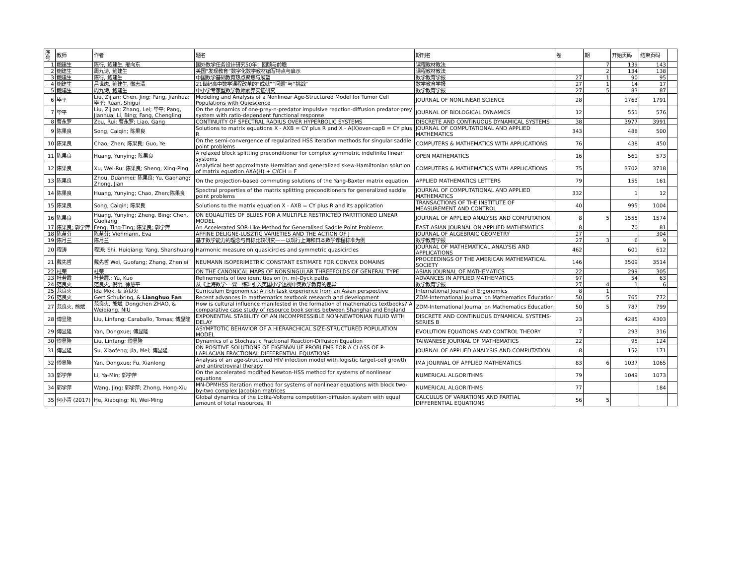| 序号 | 教师 | 作者 | 题名 | 期刊名 | 卷 | 期 | 开始页码 | 结束页码 | |
| --- | --- | --- | --- | --- | --- | --- | --- | --- | --- |
| 1 | 鲍建生 | 陈行, 鲍建生, 邢向东 | 国外数学任务设计研究50年：回顾与前瞻 | 课程教材教法 | | 7 | 139 | 143 | |
| 2 | 鲍建生 | 周九诗, 鲍建生 | 美国“发现教育”数字化数学教材编写特点与启示 | 课程教材教法 | | 2 | 134 | 138 | |
| 3 | 鲍建生 | 陈行, 鲍建生 | 中国数学基础教育热点聚焦与展望 | 数学教育学报 | 27 | 1 | 90 | 95 | |
| 4 | 鲍建生 | 吕世虎, 鲍建生, 徽志清 | 21世纪高中数学课程改革的“成就”“问题”与“挑战” | 数学教育学报 | 27 | 1 | 14 | 17 | |
| 5 | 鲍建生 | 周九诗, 鲍建生 | 中小学专家型数学教师素养实证研究 | 数学教育学报 | 27 | 5 | 83 | 87 | |
| 6 | 毕平 | Liu, Zijian; Chen, Jing; Pang, Jianhua; 毕平; Ruan, Shigui | Modeling and Analysis of a Nonlinear Age-Structured Model for Tumor Cell Populations with Quiescence | JOURNAL OF NONLINEAR SCIENCE | 28 | | 1763 | 1791 | |
| 7 | 毕平 | Liu, Zijian; Zhang, Lei; 毕平; Pang, Jianhua; Li, Bing; Fang, Chengling | On the dynamics of one-prey-n-predator impulsive reaction-diffusion predator-prey system with ratio-dependent functional response | JOURNAL OF BIOLOGICAL DYNAMICS | 12 | | 551 | 576 | |
| 8 | 曹永罗 | Zou, Rui; 曹永罗; Liao, Gang | CONTINUITY OF SPECTRAL RADIUS OVER HYPERBOLIC SYSTEMS | DISCRETE AND CONTINUOUS DYNAMICAL SYSTEMS | 38 | | 3977 | 3991 | |
| 9 | 陈果良 | Song, Caiqin; 陈果良 | Solutions to matrix equations X - AXB = CY plus R and X - A(X)over-capB = CY plus R | JOURNAL OF COMPUTATIONAL AND APPLIED MATHEMATICS | 343 | | 488 | 500 | |
| 10 | 陈果良 | Chao, Zhen; 陈果良; Guo, Ye | On the semi-convergence of regularized HSS iteration methods for singular saddle point problems | COMPUTERS & MATHEMATICS WITH APPLICATIONS | 76 | | 438 | 450 | |
| 11 | 陈果良 | Huang, Yunying; 陈果良 | A relaxed block splitting preconditioner for complex symmetric indefinite linear systems | OPEN MATHEMATICS | 16 | | 561 | 573 | |
| 12 | 陈果良 | Xu, Wei-Ru; 陈果良; Sheng, Xing-Ping | Analytical best approximate Hermitian and generalized skew-Hamiltonian solution of matrix equation AXA(H) + CYCH = F | COMPUTERS & MATHEMATICS WITH APPLICATIONS | 75 | | 3702 | 3718 | |
| 13 | 陈果良 | Zhou, Duanmei; 陈果良; Yu, Gaohang; Zhong, Jian | On the projection-based commuting solutions of the Yang-Baxter matrix equation | APPLIED MATHEMATICS LETTERS | 79 | | 155 | 161 | |
| 14 | 陈果良 | Huang, Yunying; Chao, Zhen;陈果良 | Spectral properties of the matrix splitting preconditioners for generalized saddle point problems | JOURNAL OF COMPUTATIONAL AND APPLIED MATHEMATICS | 332 | | 1 | 12 | |
| 15 | 陈果良 | Song, Caiqin; 陈果良 | Solutions to the matrix equation X - AXB = CY plus R and its application | TRANSACTIONS OF THE INSTITUTE OF MEASUREMENT AND CONTROL | 40 | | 995 | 1004 | |
| 16 | 陈果良 | Huang, Yunying; Zheng, Bing; Chen, Guoliang | ON EQUALITIES OF BLUES FOR A MULTIPLE RESTRICTED PARTITIONED LINEAR MODEL | JOURNAL OF APPLIED ANALYSIS AND COMPUTATION | 8 | 5 | 1555 | 1574 | |
| 17 | 陈果良; 郭学萍 | Feng, Ting-Ting; 陈果良; 郭学萍 | An Accelerated SOR-Like Method for Generalised Saddle Point Problems | EAST ASIAN JOURNAL ON APPLIED MATHEMATICS | 8 | | 70 | 81 | |
| 18 | 陈苗芬 | 陈苗芬; Viehmann, Eva | AFFINE DELIGNE-LUSZTIG VARIETIES AND THE ACTION OF J | JOURNAL OF ALGEBRAIC GEOMETRY | 27 | | | 304 | |
| 19 | 陈月兰 | 陈月兰 | 基于数学能力的理念与目标比较研究——以现行上海和日本数学课程标准为例 | 数学教育学报 | 27 | 3 | 6 | 9 | |
| 20 | 程涛 | 程涛; Shi, Huiqiang; Yang, Shanshuang | Harmonic measure on quasicircles and symmetric quasicircles | JOURNAL OF MATHEMATICAL ANALYSIS AND APPLICATIONS | 462 | | 601 | 612 | |
| 21 | 戴先哲 | 戴先哲 Wei, Guofang; Zhang, Zhenlei | NEUMANN ISOPERIMETRIC CONSTANT ESTIMATE FOR CONVEX DOMAINS | PROCEEDINGS OF THE AMERICAN MATHEMATICAL SOCIETY | 146 | | 3509 | 3514 | |
| 22 | 杜荣 | 杜荣 | ON THE CANONICAL MAPS OF NONSINGULAR THREEFOLDS OF GENERAL TYPE | ASIAN JOURNAL OF MATHEMATICS | 22 | | 299 | 305 | |
| 23 | 杜若霞 | 杜若霞.; Yu, Kuo | Refinements of two identities on (n, m)-Dyck paths | ADVANCES IN APPLIED MATHEMATICS | 97 | | 54 | 63 | |
| 24 | 范良火 | 范良火, 倪明, 徐慧平 | 从《上海数学·一课一练》引入英国小学透视中英数学教育的差异 | 数学教育学报 | 27 | 4 | 1 | 6 | |
| 25 | 范良火 | Ida Mok, & 范良火 | Curriculum Ergonomics: A rich task experience from an Asian perspective | International Journal of Ergonomics | 8 | 1 | | | |
| 26 | 范良火 | Gert Schubring, & Lianghuo Fan | Recent advances in mathematics textbook research and development | ZDM-International Journal on Mathematics Education | 50 | 5 | 765 | 772 | |
| 27 | 范良火, 熊斌 | 范良火, 熊斌, Dongchen ZHAO, & Weiqiang, NIU | How is cultural influence manifested in the formation of mathematics textbooks? A comparative case study of resource book series between Shanghai and England | ZDM-International Journal on Mathematics Education | 50 | 5 | 787 | 799 | |
| 28 | 傅显隆 | Liu, Linfang; Caraballo, Tomas; 傅显隆 | EXPONENTIAL STABILITY OF AN INCOMPRESSIBLE NON-NEWTONIAN FLUID WITH DELAY | DISCRETE AND CONTINUOUS DYNAMICAL SYSTEMS-SERIES B | 23 | | 4285 | 4303 | |
| 29 | 傅显隆 | Yan, Dongxue; 傅显隆 | ASYMPTOTIC BEHAVIOR OF A HIERARCHICAL SIZE-STRUCTURED POPULATION MODEL | EVOLUTION EQUATIONS AND CONTROL THEORY | 7 | | 293 | 316 | |
| 30 | 傅显隆 | Liu, Linfang; 傅显隆 | Dynamics of a Stochastic Fractional Reaction-Diffusion Equation | TAIWANESE JOURNAL OF MATHEMATICS | 22 | | 95 | 124 | |
| 31 | 傅显隆 | Su, Xiaofeng; Jia, Mei; 傅显隆 | ON POSITIVE SOLUTIONS OF EIGENVALUE PROBLEMS FOR A CLASS OF P-LAPLACIAN FRACTIONAL DIFFERENTIAL EQUATIONS | JOURNAL OF APPLIED ANALYSIS AND COMPUTATION | 8 | | 152 | 171 | |
| 32 | 傅显隆 | Yan, Dongxue; Fu, Xianlong | Analysis of an age-structured HIV infection model with logistic target-cell growth and antiretroviral therapy | IMA JOURNAL OF APPLIED MATHEMATICS | 83 | 6 | 1037 | 1065 | |
| 33 | 郭学萍 | Li, Ya-Min; 郭学萍 | On the accelerated modified Newton-HSS method for systems of nonlinear equations | NUMERICAL ALGORITHMS | 79 | | 1049 | 1073 | |
| 34 | 郭学萍 | Wang, Jing; 郭学萍; Zhong, Hong-Xiu | MN-DPMHSS iteration method for systems of nonlinear equations with block two-by-two complex Jacobian matrices | NUMERICAL ALGORITHMS | 77 | | | 184 | |
| 35 | 何小青 (2017) | He, Xiaoqing; Ni, Wei-Ming | Global dynamics of the Lotka-Volterra competition-diffusion system with equal amount of total resources, III | CALCULUS OF VARIATIONS AND PARTIAL DIFFERENTIAL EQUATIONS | 56 | 5 | | | |